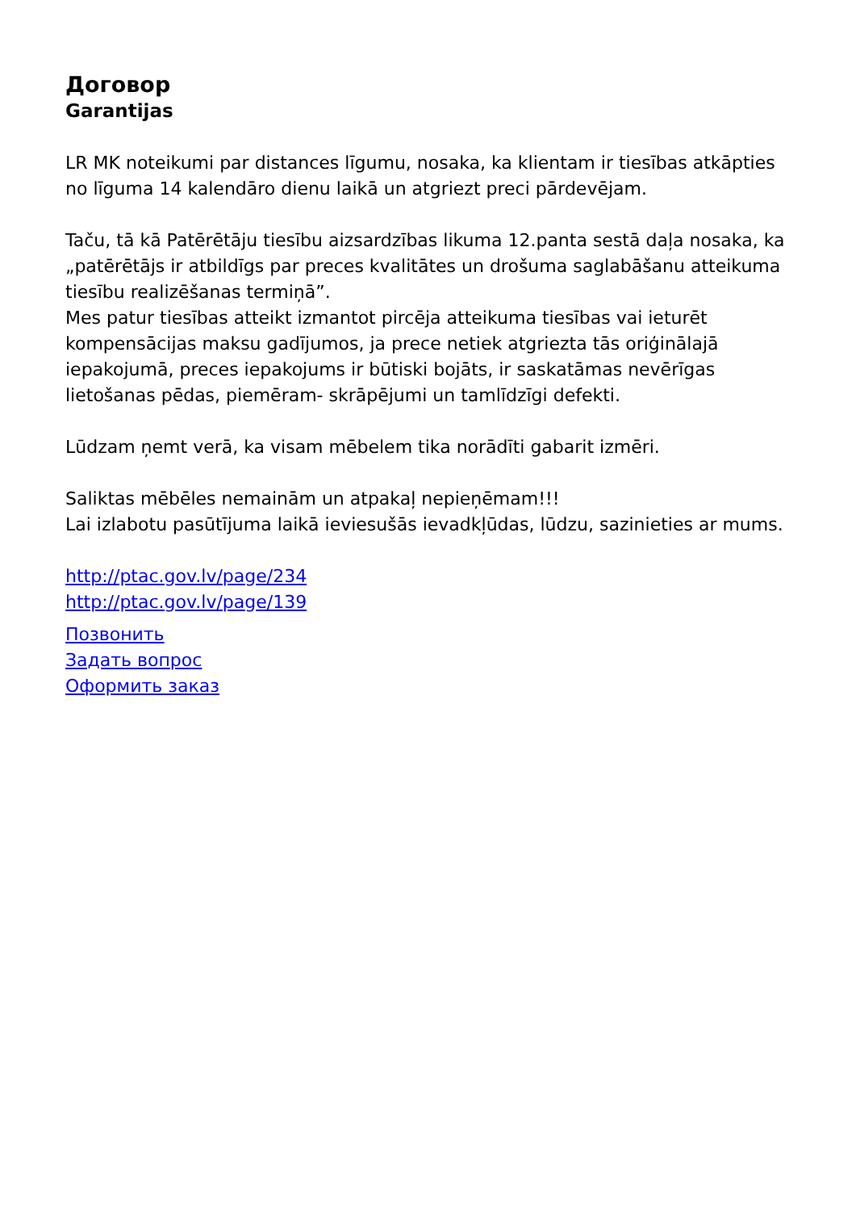Договор
Garantijas
LR MK noteikumi par distances līgumu, nosaka, ka klientam ir tiesības atkāpties no līguma 14 kalendāro dienu laikā un atgriezt preci pārdevējam.
Taču, tā kā Patērētāju tiesību aizsardzības likuma 12.panta sestā daļa nosaka, ka „patērētājs ir atbildīgs par preces kvalitātes un drošuma saglabāšanu atteikuma tiesību realizēšanas termiņā”.
Mes patur tiesības atteikt izmantot pircēja atteikuma tiesības vai ieturēt kompensācijas maksu gadījumos, ja prece netiek atgriezta tās oriģinālajā iepakojumā, preces iepakojums ir būtiski bojāts, ir saskatāmas nevērīgas lietošanas pēdas, piemēram- skrāpējumi un tamlīdzīgi defekti.
Lūdzam ņemt verā, ka visam mēbelem tika norādīti gabarit izmēri.
Saliktas mēbēles nemainām un atpakaļ nepieņēmam!!!
Lai izlabotu pasūtījuma laikā ieviesušās ievadkļūdas, lūdzu, sazinieties ar mums.
http://ptac.gov.lv/page/234
http://ptac.gov.lv/page/139
Позвонить
Задать вопрос
Оформить заказ